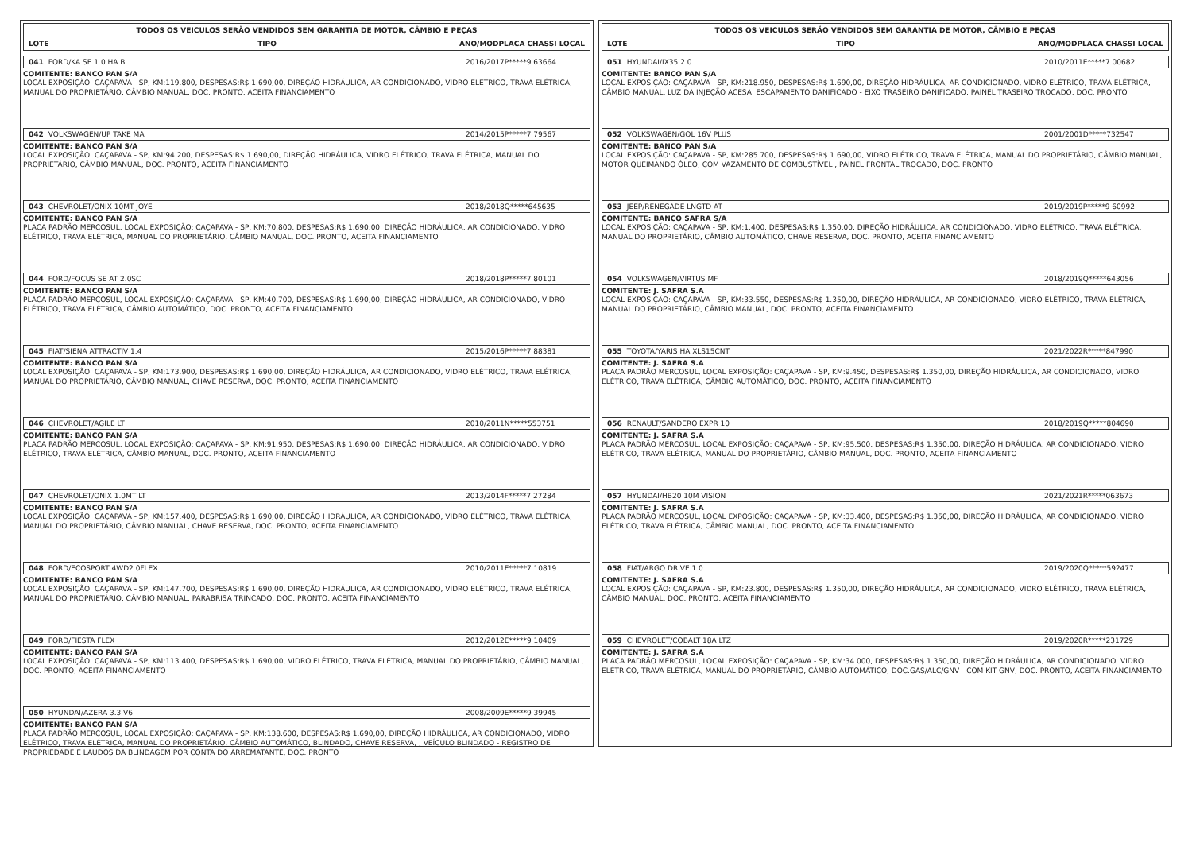TODOS OS VEICULOS SERÃO VENDIDOS SEM GARANTIA DE MOTOR, CÂMBIO E PEÇAS
LOTE TIPO ANO/MODPLACA CHASSI LOCAL
041 FORD/KA SE 1.0 HA B 2016/2017P*****9 63664
COMITENTE: BANCO PAN S/A
LOCAL EXPOSIÇÃO: CAÇAPAVA - SP, KM:119.800, DESPESAS:R$ 1.690,00, DIREÇÃO HIDRÁULICA, AR CONDICIONADO, VIDRO ELÉTRICO, TRAVA ELÉTRICA, MANUAL DO PROPRIETÁRIO, CÂMBIO MANUAL, DOC. PRONTO, ACEITA FINANCIAMENTO
042 VOLKSWAGEN/UP TAKE MA 2014/2015P*****7 79567
COMITENTE: BANCO PAN S/A
LOCAL EXPOSIÇÃO: CAÇAPAVA - SP, KM:94.200, DESPESAS:R$ 1.690,00, DIREÇÃO HIDRÁULICA, VIDRO ELÉTRICO, TRAVA ELÉTRICA, MANUAL DO PROPRIETÁRIO, CÂMBIO MANUAL, DOC. PRONTO, ACEITA FINANCIAMENTO
043 CHEVROLET/ONIX 10MT JOYE 2018/2018Q*****645635
COMITENTE: BANCO PAN S/A
PLACA PADRÃO MERCOSUL, LOCAL EXPOSIÇÃO: CAÇAPAVA - SP, KM:70.800, DESPESAS:R$ 1.690,00, DIREÇÃO HIDRÁULICA, AR CONDICIONADO, VIDRO ELÉTRICO, TRAVA ELÉTRICA, MANUAL DO PROPRIETÁRIO, CÂMBIO MANUAL, DOC. PRONTO, ACEITA FINANCIAMENTO
044 FORD/FOCUS SE AT 2.0SC 2018/2018P*****7 80101
COMITENTE: BANCO PAN S/A
PLACA PADRÃO MERCOSUL, LOCAL EXPOSIÇÃO: CAÇAPAVA - SP, KM:40.700, DESPESAS:R$ 1.690,00, DIREÇÃO HIDRÁULICA, AR CONDICIONADO, VIDRO ELÉTRICO, TRAVA ELÉTRICA, CÂMBIO AUTOMÁTICO, DOC. PRONTO, ACEITA FINANCIAMENTO
045 FIAT/SIENA ATTRACTIV 1.4 2015/2016P*****7 88381
COMITENTE: BANCO PAN S/A
LOCAL EXPOSIÇÃO: CAÇAPAVA - SP, KM:173.900, DESPESAS:R$ 1.690,00, DIREÇÃO HIDRÁULICA, AR CONDICIONADO, VIDRO ELÉTRICO, TRAVA ELÉTRICA, MANUAL DO PROPRIETÁRIO, CÂMBIO MANUAL, CHAVE RESERVA, DOC. PRONTO, ACEITA FINANCIAMENTO
046 CHEVROLET/AGILE LT 2010/2011N*****553751
COMITENTE: BANCO PAN S/A
PLACA PADRÃO MERCOSUL, LOCAL EXPOSIÇÃO: CAÇAPAVA - SP, KM:91.950, DESPESAS:R$ 1.690,00, DIREÇÃO HIDRÁULICA, AR CONDICIONADO, VIDRO ELÉTRICO, TRAVA ELÉTRICA, CÂMBIO MANUAL, DOC. PRONTO, ACEITA FINANCIAMENTO
047 CHEVROLET/ONIX 1.0MT LT 2013/2014F*****7 27284
COMITENTE: BANCO PAN S/A
LOCAL EXPOSIÇÃO: CAÇAPAVA - SP, KM:157.400, DESPESAS:R$ 1.690,00, DIREÇÃO HIDRÁULICA, AR CONDICIONADO, VIDRO ELÉTRICO, TRAVA ELÉTRICA, MANUAL DO PROPRIETÁRIO, CÂMBIO MANUAL, CHAVE RESERVA, DOC. PRONTO, ACEITA FINANCIAMENTO
048 FORD/ECOSPORT 4WD2.0FLEX 2010/2011E*****7 10819
COMITENTE: BANCO PAN S/A
LOCAL EXPOSIÇÃO: CAÇAPAVA - SP, KM:147.700, DESPESAS:R$ 1.690,00, DIREÇÃO HIDRÁULICA, AR CONDICIONADO, VIDRO ELÉTRICO, TRAVA ELÉTRICA, MANUAL DO PROPRIETÁRIO, CÂMBIO MANUAL, PARABRISA TRINCADO, DOC. PRONTO, ACEITA FINANCIAMENTO
049 FORD/FIESTA FLEX 2012/2012E*****9 10409
COMITENTE: BANCO PAN S/A
LOCAL EXPOSIÇÃO: CAÇAPAVA - SP, KM:113.400, DESPESAS:R$ 1.690,00, VIDRO ELÉTRICO, TRAVA ELÉTRICA, MANUAL DO PROPRIETÁRIO, CÂMBIO MANUAL, DOC. PRONTO, ACEITA FINANCIAMENTO
050 HYUNDAI/AZERA 3.3 V6 2008/2009E*****9 39945
COMITENTE: BANCO PAN S/A
PLACA PADRÃO MERCOSUL, LOCAL EXPOSIÇÃO: CAÇAPAVA - SP, KM:138.600, DESPESAS:R$ 1.690,00, DIREÇÃO HIDRÁULICA, AR CONDICIONADO, VIDRO ELÉTRICO, TRAVA ELÉTRICA, MANUAL DO PROPRIETÁRIO, CÂMBIO AUTOMÁTICO, BLINDADO, CHAVE RESERVA, , VEÍCULO BLINDADO - REGISTRO DE PROPRIEDADE E LAUDOS DA BLINDAGEM POR CONTA DO ARREMATANTE, DOC. PRONTO
TODOS OS VEICULOS SERÃO VENDIDOS SEM GARANTIA DE MOTOR, CÂMBIO E PEÇAS
LOTE TIPO ANO/MODPLACA CHASSI LOCAL
051 HYUNDAI/IX35 2.0 2010/2011E*****7 00682
COMITENTE: BANCO PAN S/A
LOCAL EXPOSIÇÃO: CAÇAPAVA - SP, KM:218.950, DESPESAS:R$ 1.690,00, DIREÇÃO HIDRÁULICA, AR CONDICIONADO, VIDRO ELÉTRICO, TRAVA ELÉTRICA, CÂMBIO MANUAL, LUZ DA INJEÇÃO ACESA, ESCAPAMENTO DANIFICADO - EIXO TRASEIRO DANIFICADO, PAINEL TRASEIRO TROCADO, DOC. PRONTO
052 VOLKSWAGEN/GOL 16V PLUS 2001/2001D*****732547
COMITENTE: BANCO PAN S/A
LOCAL EXPOSIÇÃO: CAÇAPAVA - SP, KM:285.700, DESPESAS:R$ 1.690,00, VIDRO ELÉTRICO, TRAVA ELÉTRICA, MANUAL DO PROPRIETÁRIO, CÂMBIO MANUAL, MOTOR QUEIMANDO ÓLEO, COM VAZAMENTO DE COMBUSTÍVEL , PAINEL FRONTAL TROCADO, DOC. PRONTO
053 JEEP/RENEGADE LNGTD AT 2019/2019P*****9 60992
COMITENTE: BANCO SAFRA S/A
LOCAL EXPOSIÇÃO: CAÇAPAVA - SP, KM:1.400, DESPESAS:R$ 1.350,00, DIREÇÃO HIDRÁULICA, AR CONDICIONADO, VIDRO ELÉTRICO, TRAVA ELÉTRICA, MANUAL DO PROPRIETÁRIO, CÂMBIO AUTOMÁTICO, CHAVE RESERVA, DOC. PRONTO, ACEITA FINANCIAMENTO
054 VOLKSWAGEN/VIRTUS MF 2018/2019Q*****643056
COMITENTE: J. SAFRA S.A
LOCAL EXPOSIÇÃO: CAÇAPAVA - SP, KM:33.550, DESPESAS:R$ 1.350,00, DIREÇÃO HIDRÁULICA, AR CONDICIONADO, VIDRO ELÉTRICO, TRAVA ELÉTRICA, MANUAL DO PROPRIETÁRIO, CÂMBIO MANUAL, DOC. PRONTO, ACEITA FINANCIAMENTO
055 TOYOTA/YARIS HA XLS15CNT 2021/2022R*****847990
COMITENTE: J. SAFRA S.A
PLACA PADRÃO MERCOSUL, LOCAL EXPOSIÇÃO: CAÇAPAVA - SP, KM:9.450, DESPESAS:R$ 1.350,00, DIREÇÃO HIDRÁULICA, AR CONDICIONADO, VIDRO ELÉTRICO, TRAVA ELÉTRICA, CÂMBIO AUTOMÁTICO, DOC. PRONTO, ACEITA FINANCIAMENTO
056 RENAULT/SANDERO EXPR 10 2018/2019Q*****804690
COMITENTE: J. SAFRA S.A
PLACA PADRÃO MERCOSUL, LOCAL EXPOSIÇÃO: CAÇAPAVA - SP, KM:95.500, DESPESAS:R$ 1.350,00, DIREÇÃO HIDRÁULICA, AR CONDICIONADO, VIDRO ELÉTRICO, TRAVA ELÉTRICA, MANUAL DO PROPRIETÁRIO, CÂMBIO MANUAL, DOC. PRONTO, ACEITA FINANCIAMENTO
057 HYUNDAI/HB20 10M VISION 2021/2021R*****063673
COMITENTE: J. SAFRA S.A
PLACA PADRÃO MERCOSUL, LOCAL EXPOSIÇÃO: CAÇAPAVA - SP, KM:33.400, DESPESAS:R$ 1.350,00, DIREÇÃO HIDRÁULICA, AR CONDICIONADO, VIDRO ELÉTRICO, TRAVA ELÉTRICA, CÂMBIO MANUAL, DOC. PRONTO, ACEITA FINANCIAMENTO
058 FIAT/ARGO DRIVE 1.0 2019/2020Q*****592477
COMITENTE: J. SAFRA S.A
LOCAL EXPOSIÇÃO: CAÇAPAVA - SP, KM:23.800, DESPESAS:R$ 1.350,00, DIREÇÃO HIDRÁULICA, AR CONDICIONADO, VIDRO ELÉTRICO, TRAVA ELÉTRICA, CÂMBIO MANUAL, DOC. PRONTO, ACEITA FINANCIAMENTO
059 CHEVROLET/COBALT 18A LTZ 2019/2020R*****231729
COMITENTE: J. SAFRA S.A
PLACA PADRÃO MERCOSUL, LOCAL EXPOSIÇÃO: CAÇAPAVA - SP, KM:34.000, DESPESAS:R$ 1.350,00, DIREÇÃO HIDRÁULICA, AR CONDICIONADO, VIDRO ELÉTRICO, TRAVA ELÉTRICA, MANUAL DO PROPRIETÁRIO, CÂMBIO AUTOMÁTICO, DOC.GAS/ALC/GNV - COM KIT GNV, DOC. PRONTO, ACEITA FINANCIAMENTO